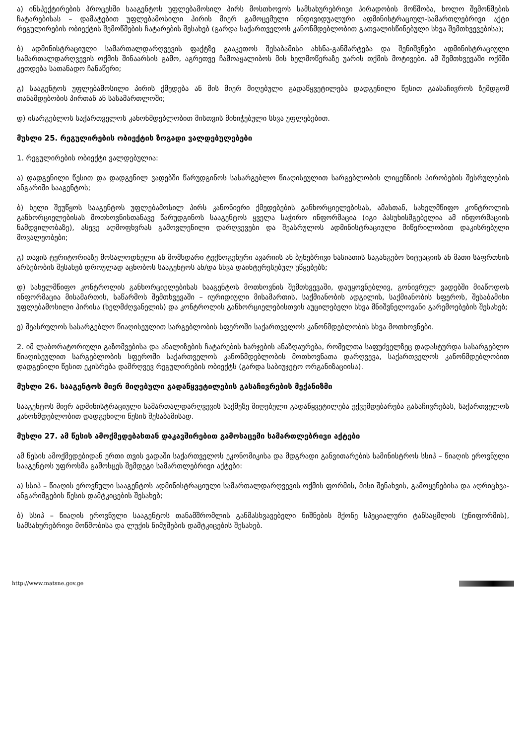ა) ინსპექტირების პროცესში სააგენტოს უფლებამოსილ პირს მოსთხოვოს სამსახურებრივი პირადობის მოწმობა, ხოლო შემოწმების ჩატარებისას – დამატებით უფლებამოსილი პირის მიერ გამოცემული ინდივიდუალური ადმინისტრაციულ-სამართლებრივი აქტი რეგულირების ობიექტის შემოწმების ჩატარების შესახებ (გარდა საქართველოს კანონმდებლობით გათვალისწინებული სხვა შემთხვევებისა);
ბ) ადმინისტრაციული სამართალდარღვევის ფაქტზე გააკეთოს შესაბამისი ახსნა-განმარტება და შენიშვნები ადმინისტრაციული სამართალდარღვევის ოქმის შინაარსის გამო, აგრეთვე ჩამოაყალიბოს მის ხელმოწერაზე უარის თქმის მოტივები. ამ შემთხვევაში ოქმში კეთდება სათანადო ჩანაწერი;
გ) სააგენტოს უფლებამოსილი პირის ქმედება ან მის მიერ მიღებული გადაწყვეტილება დადგენილი წესით გაასაჩივროს ზემდგომ თანამდებობის პირთან ან სასამართლოში;
დ) ისარგებლოს საქართველოს კანონმდებლობით მისთვის მინიჭებული სხვა უფლებებით.
მუხლი 25. რეგულირების ობიექტის ზოგადი ვალდებულებები
1. რეგულირების ობიექტი ვალდებულია:
ა) დადგენილი წესით და დადგენილ ვადებში წარუდგინოს სასარგებლო წიაღისეულით სარგებლობის ლიცენზიის პირობების შესრულების ანგარიში სააგენტოს;
ბ) ხელი შეუწყოს სააგენტოს უფლებამოსილ პირს კანონიერი ქმედებების განხორციელებისას, ამასთან, სახელმწიფო კონტროლის განხორციელებისას მოთხოვნისთანავე წარუდგინოს სააგენტოს ყველა საჭირო ინფორმაცია (იგი პასუხისმგებელია ამ ინფორმაციის ნამდვილობაზე), ასევე აღმოფხვრას გამოვლენილი დარღვევები და შეასრულოს ადმინისტრაციული მიწერილობით დაკისრებული მოვალეობები;
გ) თავის ტერიტორიაზე მოსალოდნელი ან მომხდარი ტექნოგენური ავარიის ან ბუნებრივი ხასიათის საგანგებო სიტუაციის ან მათი საფრთხის არსებობის შესახებ დროულად აცნობოს სააგენტოს ან/და სხვა დაინტერესებულ უწყებებს;
დ) სახელმწიფო კონტროლის განხორციელებისას სააგენტოს მოთხოვნის შემთხვევაში, დაუყოვნებლივ, გონივრულ ვადებში მიაწოდოს ინფორმაცია მისამართის, საწარმოს შემთხვევაში – იურიდიული მისამართის, საქმიანობის ადგილის, საქმიანობის სფეროს, შესაბამისი უფლებამოსილი პირისა (ხელმძღვანელის) და კონტროლის განხორციელებისთვის აუცილებელი სხვა მნიშვნელოვანი გარემოებების შესახებ;
ე) შეასრულოს სასარგებლო წიაღისეულით სარგებლობის სფეროში საქართველოს კანონმდებლობის სხვა მოთხოვნები.
2. იმ ლაბორატორიული გაზომვებისა და ანალიზების ჩატარების ხარჯების ანაზღაურება, რომელთა საფუძველზეც დადასტურდა სასარგებლო წიაღისეულით სარგებლობის სფეროში საქართველოს კანონმდებლობის მოთხოვნათა დარღვევა, საქართველოს კანონმდებლობით დადგენილი წესით ეკისრება დამრღვევ რეგულირების ობიექტს (გარდა საბიუჯეტო ორგანიზაციისა).
მუხლი 26. სააგენტოს მიერ მიღებული გადაწყვეტილების გასაჩივრების მექანიზმი
სააგენტოს მიერ ადმინისტრაციული სამართალდარღვევის საქმეზე მიღებული გადაწყვეტილება ექვემდებარება გასაჩივრებას, საქართველოს კანონმდებლობით დადგენილი წესის შესაბამისად.
მუხლი 27. ამ წესის ამოქმედებასთან დაკავშირებით გამოსაცემი სამართლებრივი აქტები
ამ წესის ამოქმედებიდან ერთი თვის ვადაში საქართველოს ეკონომიკისა და მდგრადი განვითარების სამინისტროს სსიპ – წიაღის ეროვნული სააგენტოს უფროსმა გამოსცეს შემდეგი სამართლებრივი აქტები:
ა) სსიპ – წიაღის ეროვნული სააგენტოს ადმინისტრაციული სამართალდარღვევის ოქმის ფორმის, მისი შენახვის, გამოყენებისა და აღრიცხვა-ანგარიშგების წესის დამტკიცების შესახებ;
ბ) სსიპ – წიაღის ეროვნული სააგენტოს თანამშრომლის განმასხვავებელი ნიშნების მქონე სპეციალური ტანსაცმლის (უნიფორმის), სამსახურებრივი მოწმობისა და ლუქის ნიმუშების დამტკიცების შესახებ.
http://www.matsne.gov.ge